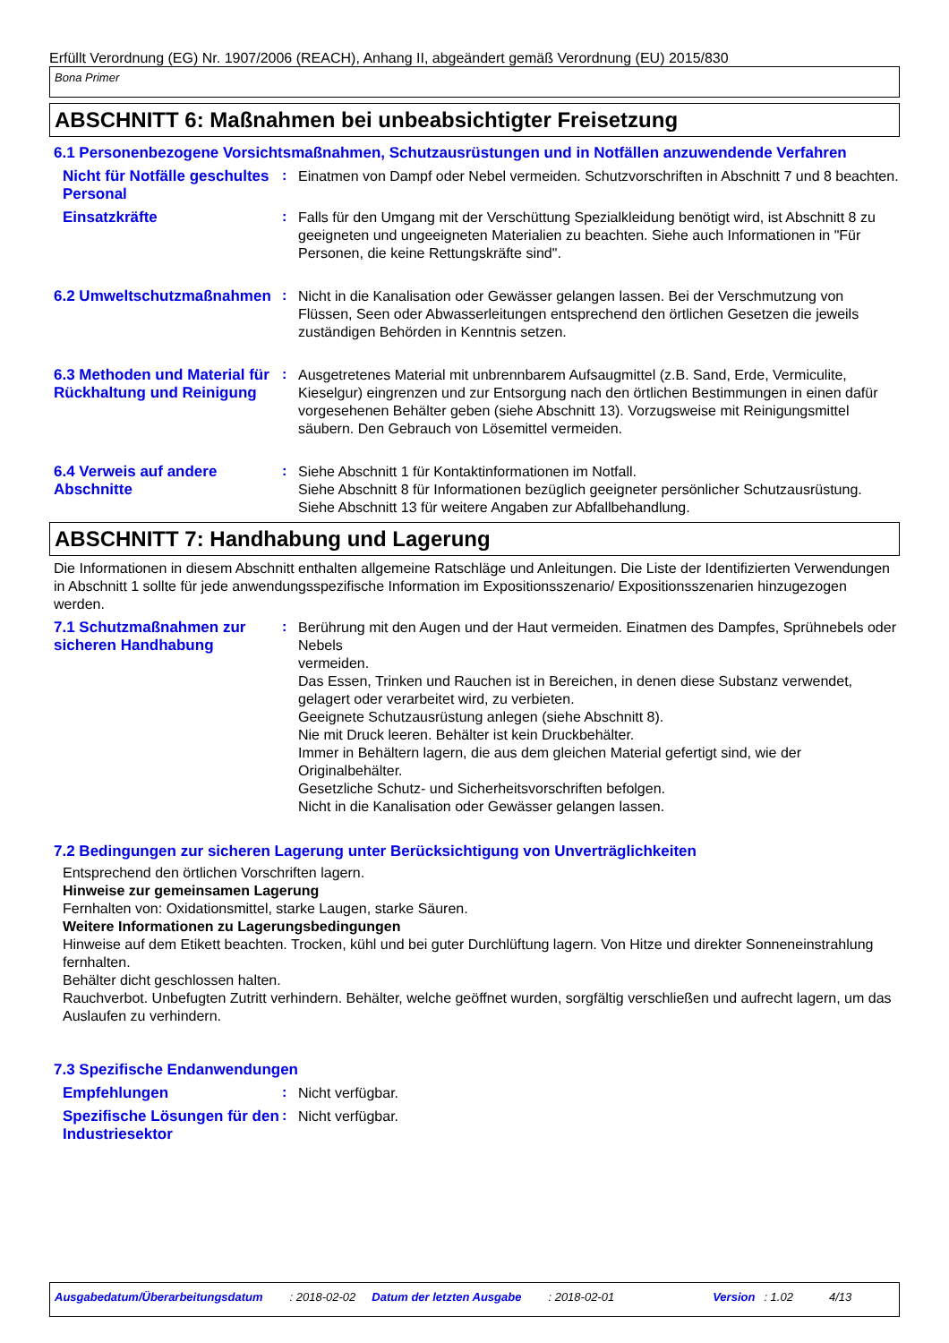Erfüllt Verordnung (EG) Nr. 1907/2006 (REACH), Anhang II, abgeändert gemäß Verordnung (EU) 2015/830
Bona Primer
ABSCHNITT 6: Maßnahmen bei unbeabsichtigter Freisetzung
6.1 Personenbezogene Vorsichtsmaßnahmen, Schutzausrüstungen und in Notfällen anzuwendende Verfahren
Nicht für Notfälle geschultes Personal
:
Einatmen von Dampf oder Nebel vermeiden. Schutzvorschriften in Abschnitt 7 und 8 beachten.
Einsatzkräfte :
Falls für den Umgang mit der Verschüttung Spezialkleidung benötigt wird, ist Abschnitt 8 zu geeigneten und ungeeigneten Materialien zu beachten. Siehe auch Informationen in "Für Personen, die keine Rettungskräfte sind".
6.2 Umweltschutzmaßnahmen :
Nicht in die Kanalisation oder Gewässer gelangen lassen. Bei der Verschmutzung von Flüssen, Seen oder Abwasserleitungen entsprechend den örtlichen Gesetzen die jeweils zuständigen Behörden in Kenntnis setzen.
6.3 Methoden und Material für Rückhaltung und Reinigung
:
Ausgetretenes Material mit unbrennbarem Aufsaugmittel (z.B. Sand, Erde, Vermiculite, Kieselgur) eingrenzen und zur Entsorgung nach den örtlichen Bestimmungen in einen dafür vorgesehenen Behälter geben (siehe Abschnitt 13). Vorzugsweise mit Reinigungsmittel säubern. Den Gebrauch von Lösemittel vermeiden.
6.4 Verweis auf andere Abschnitte
:
Siehe Abschnitt 1 für Kontaktinformationen im Notfall.
Siehe Abschnitt 8 für Informationen bezüglich geeigneter persönlicher Schutzausrüstung.
Siehe Abschnitt 13 für weitere Angaben zur Abfallbehandlung.
ABSCHNITT 7: Handhabung und Lagerung
Die Informationen in diesem Abschnitt enthalten allgemeine Ratschläge und Anleitungen. Die Liste der Identifizierten Verwendungen in Abschnitt 1 sollte für jede anwendungsspezifische Information im Expositionsszenario/ Expositionsszenarien hinzugezogen werden.
7.1 Schutzmaßnahmen zur sicheren Handhabung
:
Berührung mit den Augen und der Haut vermeiden. Einatmen des Dampfes, Sprühnebels oder Nebels
vermeiden.
Das Essen, Trinken und Rauchen ist in Bereichen, in denen diese Substanz verwendet, gelagert oder verarbeitet wird, zu verbieten.
Geeignete Schutzausrüstung anlegen (siehe Abschnitt 8).
Nie mit Druck leeren. Behälter ist kein Druckbehälter.
Immer in Behältern lagern, die aus dem gleichen Material gefertigt sind, wie der Originalbehälter.
Gesetzliche Schutz- und Sicherheitsvorschriften befolgen.
Nicht in die Kanalisation oder Gewässer gelangen lassen.
7.2 Bedingungen zur sicheren Lagerung unter Berücksichtigung von Unverträglichkeiten
Entsprechend den örtlichen Vorschriften lagern.
Hinweise zur gemeinsamen Lagerung
Fernhalten von: Oxidationsmittel, starke Laugen, starke Säuren.
Weitere Informationen zu Lagerungsbedingungen
Hinweise auf dem Etikett beachten. Trocken, kühl und bei guter Durchlüftung lagern. Von Hitze und direkter Sonneneinstrahlung fernhalten.
Behälter dicht geschlossen halten.
Rauchverbot. Unbefugten Zutritt verhindern. Behälter, welche geöffnet wurden, sorgfältig verschließen und aufrecht lagern, um das Auslaufen zu verhindern.
7.3 Spezifische Endanwendungen
Empfehlungen :
Nicht verfügbar.
Spezifische Lösungen für den Industriesektor
:
Nicht verfügbar.
Ausgabedatum/Überarbeitungsdatum : 2018-02-02 Datum der letzten Ausgabe : 2018-02-01 Version : 1.02 4/13